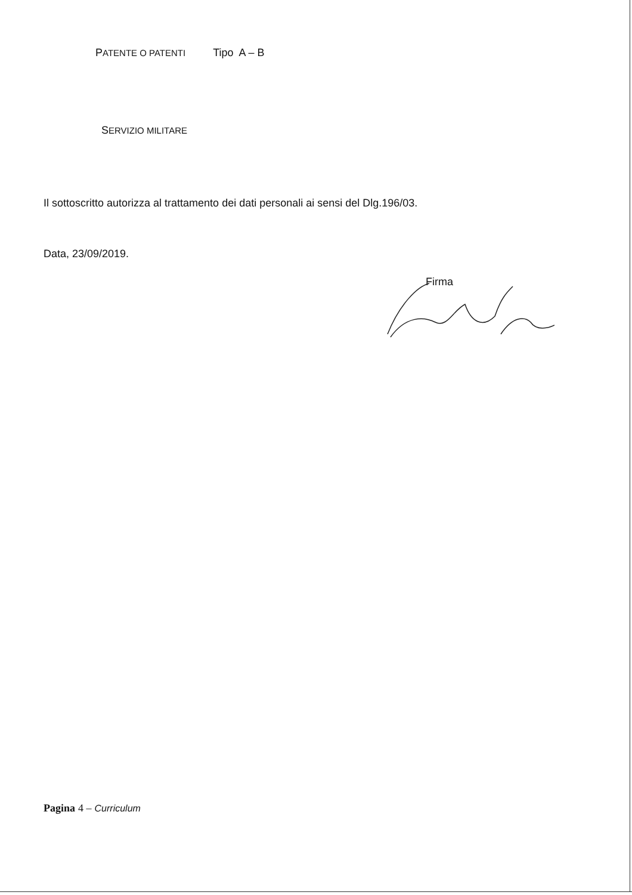PATENTE O PATENTI Tipo A – B
SERVIZIO MILITARE
Il sottoscritto autorizza al trattamento dei dati personali ai sensi del Dlg.196/03.
Data, 23/09/2019.
Firma
Pagina 4 – Curriculum